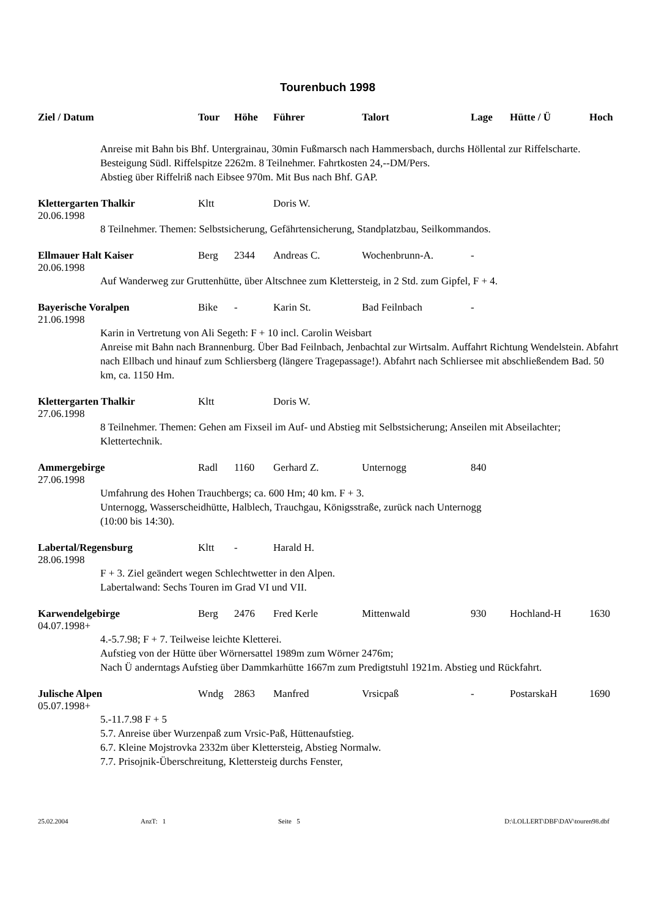Tourenbuch 1998
| Ziel / Datum | Tour | Höhe | Führer | Talort | Lage | Hütte / Ü | Hoch |
| --- | --- | --- | --- | --- | --- | --- | --- |
| Anreise mit Bahn bis Bhf. Untergrainau, 30min Fußmarsch nach Hammersbach, durchs Höllental zur Riffelscharte. Besteigung Südl. Riffelspitze 2262m. 8 Teilnehmer. Fahrtkosten 24,--DM/Pers. Abstieg über Riffelriß nach Eibsee 970m. Mit Bus nach Bhf. GAP. | | | | | | | |
| Klettergarten Thalkir | Kltt | | Doris W. | | | | |
| 20.06.1998 | | | | | | | |
| 8 Teilnehmer. Themen: Selbstsicherung, Gefährtensicherung, Standplatzbau, Seilkommandos. | | | | | | | |
| Ellmauer Halt Kaiser | Berg | 2344 | Andreas C. | Wochenbrunn-A. | - | | |
| 20.06.1998 | | | | | | | |
| Auf Wanderweg zur Gruttenhütte, über Altschnee zum Klettersteig, in 2 Std. zum Gipfel, F + 4. | | | | | | | |
| Bayerische Voralpen | Bike | - | Karin St. | Bad Feilnbach | - | | |
| 21.06.1998 | | | | | | | |
| Karin in Vertretung von Ali Segeth: F + 10 incl. Carolin Weisbart Anreise mit Bahn nach Brannenburg. Über Bad Feilnbach, Jenbachtal zur Wirtsalm. Auffahrt Richtung Wendelstein. Abfahrt nach Ellbach und hinauf zum Schliersberg (längere Tragepassage!). Abfahrt nach Schliersee mit abschließendem Bad. 50 km, ca. 1150 Hm. | | | | | | | |
| Klettergarten Thalkir | Kltt | | Doris W. | | | | |
| 27.06.1998 | | | | | | | |
| 8 Teilnehmer. Themen: Gehen am Fixseil im Auf- und Abstieg mit Selbstsicherung; Anseilen mit Abseilachter; Klettertechnik. | | | | | | | |
| Ammergebirge | Radl | 1160 | Gerhard Z. | Unternogg | 840 | | |
| 27.06.1998 | | | | | | | |
| Umfahrung des Hohen Trauchbergs; ca. 600 Hm; 40 km. F + 3. Unternogg, Wasserscheidhütte, Halblech, Trauchgau, Königsstraße, zurück nach Unternogg (10:00 bis 14:30). | | | | | | | |
| Labertal/Regensburg | Kltt | - | Harald H. | | | | |
| 28.06.1998 | | | | | | | |
| F + 3. Ziel geändert wegen Schlechtwetter in den Alpen. Labertalwand: Sechs Touren im Grad VI und VII. | | | | | | | |
| Karwendelgebirge | Berg | 2476 | Fred Kerle | Mittenwald | 930 | Hochland-H | 1630 |
| 04.07.1998+ | | | | | | | |
| 4.-5.7.98; F + 7. Teilweise leichte Kletterei. Aufstieg von der Hütte über Wörnersattel 1989m zum Wörner 2476m; Nach Ü anderntags Aufstieg über Dammkarhütte 1667m zum Predigtstuhl 1921m. Abstieg und Rückfahrt. | | | | | | | |
| Julische Alpen | Wndg | 2863 | Manfred | Vrsicpaß | - | PostarskaH | 1690 |
| 05.07.1998+ | | | | | | | |
| 5.-11.7.98 F + 5 5.7. Anreise über Wurzenpaß zum Vrsic-Paß, Hüttenaufstieg. 6.7. Kleine Mojstrovka 2332m über Klettersteig, Abstieg Normalw. 7.7. Prisojnik-Überschreitung, Klettersteig durchs Fenster, | | | | | | | |
25.02.2004 AnzT: 1 Seite 5 D:\LOLLERT\DBF\DAV\touren98.dbf